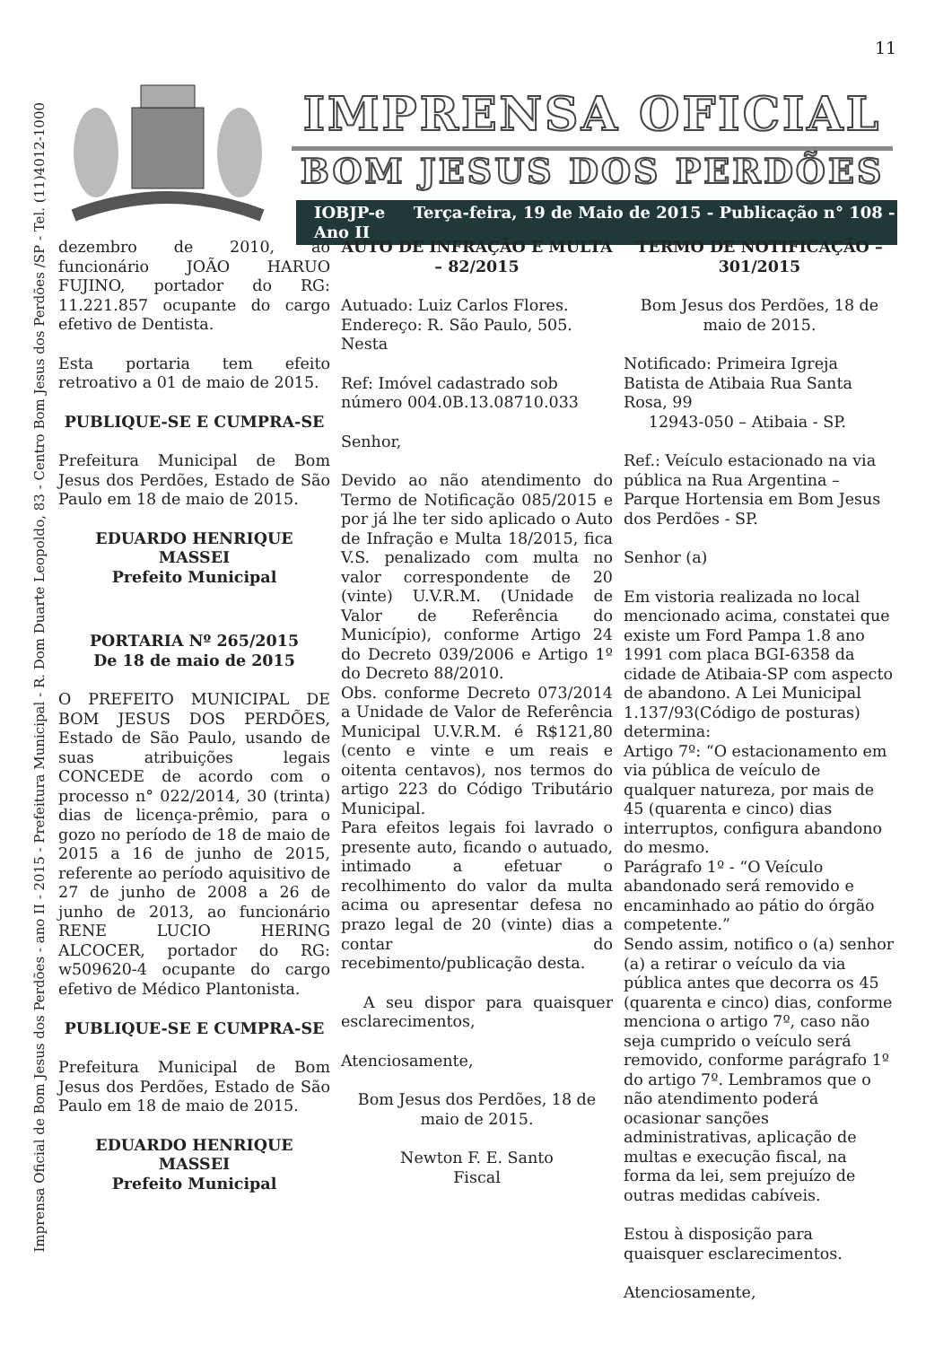11
Imprensa Oficial de Bom Jesus dos Perdões - ano II - 2015 - Prefeitura Municipal - R. Dom Duarte Leopoldo, 83 - Centro Bom Jesus dos Perdões /SP - Tel. (11)4012-1000
IMPRENSA OFICIAL
BOM JESUS DOS PERDÕES
IOBJP-e Terça-feira, 19 de Maio de 2015 - Publicação n° 108 - Ano II
dezembro de 2010, ao funcionário JOÃO HARUO FUJINO, portador do RG: 11.221.857 ocupante do cargo efetivo de Dentista.
Esta portaria tem efeito retroativo a 01 de maio de 2015.
PUBLIQUE-SE E CUMPRA-SE
Prefeitura Municipal de Bom Jesus dos Perdões, Estado de São Paulo em 18 de maio de 2015.
EDUARDO HENRIQUE MASSEI
Prefeito Municipal
PORTARIA Nº 265/2015
De 18 de maio de 2015
O PREFEITO MUNICIPAL DE BOM JESUS DOS PERDÕES, Estado de São Paulo, usando de suas atribuições legais CONCEDE de acordo com o processo n° 022/2014, 30 (trinta) dias de licença-prêmio, para o gozo no período de 18 de maio de 2015 a 16 de junho de 2015, referente ao período aquisitivo de 27 de junho de 2008 a 26 de junho de 2013, ao funcionário RENE LUCIO HERING ALCOCER, portador do RG: w509620-4 ocupante do cargo efetivo de Médico Plantonista.
PUBLIQUE-SE E CUMPRA-SE
Prefeitura Municipal de Bom Jesus dos Perdões, Estado de São Paulo em 18 de maio de 2015.
EDUARDO HENRIQUE MASSEI
Prefeito Municipal
AUTO DE INFRAÇÃO E MULTA – 82/2015
Autuado: Luiz Carlos Flores.
Endereço: R. São Paulo, 505.
Nesta
Ref: Imóvel cadastrado sob número 004.0B.13.08710.033
Senhor,
Devido ao não atendimento do Termo de Notificação 085/2015 e por já lhe ter sido aplicado o Auto de Infração e Multa 18/2015, fica V.S. penalizado com multa no valor correspondente de 20 (vinte) U.V.R.M. (Unidade de Valor de Referência do Município), conforme Artigo 24 do Decreto 039/2006 e Artigo 1º do Decreto 88/2010.
Obs. conforme Decreto 073/2014 a Unidade de Valor de Referência Municipal U.V.R.M. é R$121,80 (cento e vinte e um reais e oitenta centavos), nos termos do artigo 223 do Código Tributário Municipal.
Para efeitos legais foi lavrado o presente auto, ficando o autuado, intimado a efetuar o recolhimento do valor da multa acima ou apresentar defesa no prazo legal de 20 (vinte) dias a contar do recebimento/publicação desta.
A seu dispor para quaisquer esclarecimentos,
Atenciosamente,
Bom Jesus dos Perdões, 18 de maio de 2015.
Newton F. E. Santo
Fiscal
TERMO DE NOTIFICAÇÃO – 301/2015
Bom Jesus dos Perdões, 18 de maio de 2015.
Notificado: Primeira Igreja Batista de Atibaia Rua Santa Rosa, 99
12943-050 – Atibaia - SP.
Ref.: Veículo estacionado na via pública na Rua Argentina – Parque Hortensia em Bom Jesus dos Perdões - SP.
Senhor (a)
Em vistoria realizada no local mencionado acima, constatei que existe um Ford Pampa 1.8 ano 1991 com placa BGI-6358 da cidade de Atibaia-SP com aspecto de abandono. A Lei Municipal 1.137/93(Código de posturas) determina:
Artigo 7º: “O estacionamento em via pública de veículo de qualquer natureza, por mais de 45 (quarenta e cinco) dias interruptos, configura abandono do mesmo.
Parágrafo 1º - “O Veículo abandonado será removido e encaminhado ao pátio do órgão competente.”
Sendo assim, notifico o (a) senhor (a) a retirar o veículo da via pública antes que decorra os 45 (quarenta e cinco) dias, conforme menciona o artigo 7º, caso não seja cumprido o veículo será removido, conforme parágrafo 1º do artigo 7º. Lembramos que o não atendimento poderá ocasionar sanções administrativas, aplicação de multas e execução fiscal, na forma da lei, sem prejuízo de outras medidas cabíveis.
Estou à disposição para quaisquer esclarecimentos.
Atenciosamente,